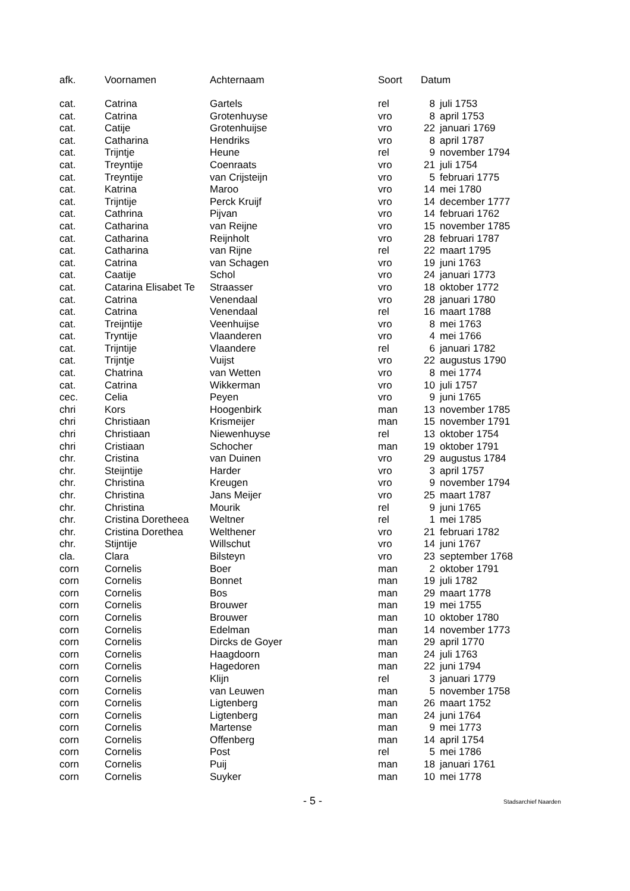| afk. | Voornamen | Achternaam | Soort | Datum | |
| --- | --- | --- | --- | --- | --- |
| cat. | Catrina | Gartels | rel | 8 | juli 1753 |
| cat. | Catrina | Grotenhuyse | vro | 8 | april 1753 |
| cat. | Catije | Grotenhuijse | vro | 22 | januari 1769 |
| cat. | Catharina | Hendriks | vro | 8 | april 1787 |
| cat. | Trijntje | Heune | rel | 9 | november 1794 |
| cat. | Treyntije | Coenraats | vro | 21 | juli 1754 |
| cat. | Treyntije | van Crijsteijn | vro | 5 | februari 1775 |
| cat. | Katrina | Maroo | vro | 14 | mei 1780 |
| cat. | Trijntije | Perck Kruijf | vro | 14 | december 1777 |
| cat. | Cathrina | Pijvan | vro | 14 | februari 1762 |
| cat. | Catharina | van Reijne | vro | 15 | november 1785 |
| cat. | Catharina | Reijnholt | vro | 28 | februari 1787 |
| cat. | Catharina | van Rijne | rel | 22 | maart 1795 |
| cat. | Catrina | van Schagen | vro | 19 | juni 1763 |
| cat. | Caatije | Schol | vro | 24 | januari 1773 |
| cat. | Catarina Elisabet Te | Straasser | vro | 18 | oktober 1772 |
| cat. | Catrina | Venendaal | vro | 28 | januari 1780 |
| cat. | Catrina | Venendaal | rel | 16 | maart 1788 |
| cat. | Treijntije | Veenhuijse | vro | 8 | mei 1763 |
| cat. | Tryntije | Vlaanderen | vro | 4 | mei 1766 |
| cat. | Trijntije | Vlaandere | rel | 6 | januari 1782 |
| cat. | Trijntje | Vuijst | vro | 22 | augustus 1790 |
| cat. | Chatrina | van Wetten | vro | 8 | mei 1774 |
| cat. | Catrina | Wikkerman | vro | 10 | juli 1757 |
| cec. | Celia | Peyen | vro | 9 | juni 1765 |
| chri | Kors | Hoogenbirk | man | 13 | november 1785 |
| chri | Christiaan | Krismeijer | man | 15 | november 1791 |
| chri | Christiaan | Niewenhuyse | rel | 13 | oktober 1754 |
| chri | Cristiaan | Schocher | man | 19 | oktober 1791 |
| chr. | Cristina | van Duinen | vro | 29 | augustus 1784 |
| chr. | Steijntije | Harder | vro | 3 | april 1757 |
| chr. | Christina | Kreugen | vro | 9 | november 1794 |
| chr. | Christina | Jans Meijer | vro | 25 | maart 1787 |
| chr. | Christina | Mourik | rel | 9 | juni 1765 |
| chr. | Cristina Doretheea | Weltner | rel | 1 | mei 1785 |
| chr. | Cristina Dorethea | Welthener | vro | 21 | februari 1782 |
| chr. | Stijntije | Willschut | vro | 14 | juni 1767 |
| cla. | Clara | Bilsteyn | vro | 23 | september 1768 |
| corn | Cornelis | Boer | man | 2 | oktober 1791 |
| corn | Cornelis | Bonnet | man | 19 | juli 1782 |
| corn | Cornelis | Bos | man | 29 | maart 1778 |
| corn | Cornelis | Brouwer | man | 19 | mei 1755 |
| corn | Cornelis | Brouwer | man | 10 | oktober 1780 |
| corn | Cornelis | Edelman | man | 14 | november 1773 |
| corn | Cornelis | Dircks de Goyer | man | 29 | april 1770 |
| corn | Cornelis | Haagdoorn | man | 24 | juli 1763 |
| corn | Cornelis | Hagedoren | man | 22 | juni 1794 |
| corn | Cornelis | Klijn | rel | 3 | januari 1779 |
| corn | Cornelis | van Leuwen | man | 5 | november 1758 |
| corn | Cornelis | Ligtenberg | man | 26 | maart 1752 |
| corn | Cornelis | Ligtenberg | man | 24 | juni 1764 |
| corn | Cornelis | Martense | man | 9 | mei 1773 |
| corn | Cornelis | Offenberg | man | 14 | april 1754 |
| corn | Cornelis | Post | rel | 5 | mei 1786 |
| corn | Cornelis | Puij | man | 18 | januari 1761 |
| corn | Cornelis | Suyker | man | 10 | mei 1778 |
- 5 - Stadsarchief Naarden